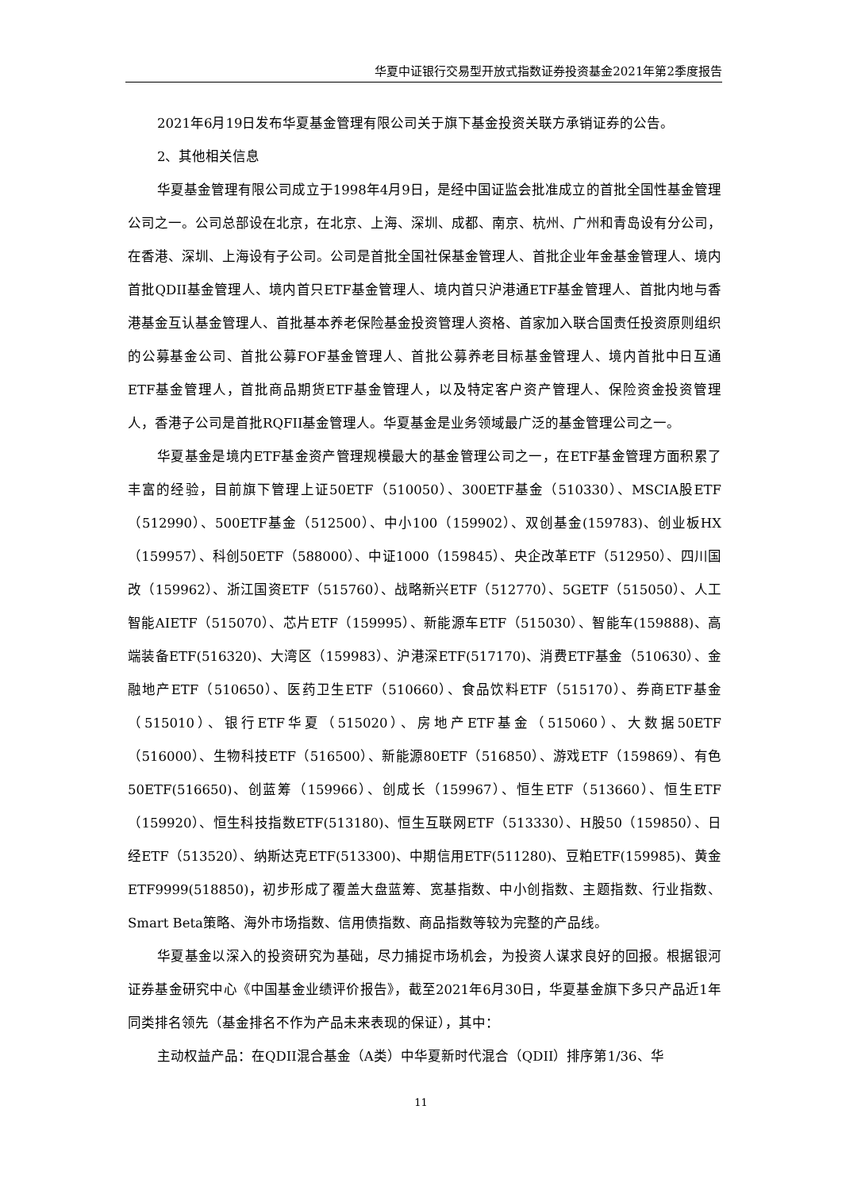华夏中证银行交易型开放式指数证券投资基金2021年第2季度报告
2021年6月19日发布华夏基金管理有限公司关于旗下基金投资关联方承销证券的公告。
2、其他相关信息
华夏基金管理有限公司成立于1998年4月9日，是经中国证监会批准成立的首批全国性基金管理公司之一。公司总部设在北京，在北京、上海、深圳、成都、南京、杭州、广州和青岛设有分公司，在香港、深圳、上海设有子公司。公司是首批全国社保基金管理人、首批企业年金基金管理人、境内首批QDII基金管理人、境内首只ETF基金管理人、境内首只沪港通ETF基金管理人、首批内地与香港基金互认基金管理人、首批基本养老保险基金投资管理人资格、首家加入联合国责任投资原则组织的公募基金公司、首批公募FOF基金管理人、首批公募养老目标基金管理人、境内首批中日互通ETF基金管理人，首批商品期货ETF基金管理人，以及特定客户资产管理人、保险资金投资管理人，香港子公司是首批RQFII基金管理人。华夏基金是业务领域最广泛的基金管理公司之一。
华夏基金是境内ETF基金资产管理规模最大的基金管理公司之一，在ETF基金管理方面积累了丰富的经验，目前旗下管理上证50ETF（510050）、300ETF基金（510330）、MSCIA股ETF（512990）、500ETF基金（512500）、中小100（159902）、双创基金(159783)、创业板HX（159957）、科创50ETF（588000）、中证1000（159845）、央企改革ETF（512950）、四川国改（159962）、浙江国资ETF（515760）、战略新兴ETF（512770）、5GETF（515050）、人工智能AIETF（515070）、芯片ETF（159995）、新能源车ETF（515030）、智能车(159888)、高端装备ETF(516320)、大湾区（159983）、沪港深ETF(517170)、消费ETF基金（510630）、金融地产ETF（510650）、医药卫生ETF（510660）、食品饮料ETF（515170）、券商ETF基金（515010）、银行ETF华夏（515020）、房地产ETF基金（515060）、大数据50ETF（516000）、生物科技ETF（516500）、新能源80ETF（516850）、游戏ETF（159869）、有色50ETF(516650)、创蓝筹（159966）、创成长（159967）、恒生ETF（513660）、恒生ETF（159920）、恒生科技指数ETF(513180)、恒生互联网ETF（513330）、H股50（159850）、日经ETF（513520）、纳斯达克ETF(513300)、中期信用ETF(511280)、豆粕ETF(159985)、黄金ETF9999(518850)，初步形成了覆盖大盘蓝筹、宽基指数、中小创指数、主题指数、行业指数、Smart Beta策略、海外市场指数、信用债指数、商品指数等较为完整的产品线。
华夏基金以深入的投资研究为基础，尽力捕捉市场机会，为投资人谋求良好的回报。根据银河证券基金研究中心《中国基金业绩评价报告》，截至2021年6月30日，华夏基金旗下多只产品近1年同类排名领先（基金排名不作为产品未来表现的保证），其中：
主动权益产品：在QDII混合基金（A类）中华夏新时代混合（QDII）排序第1/36、华
11